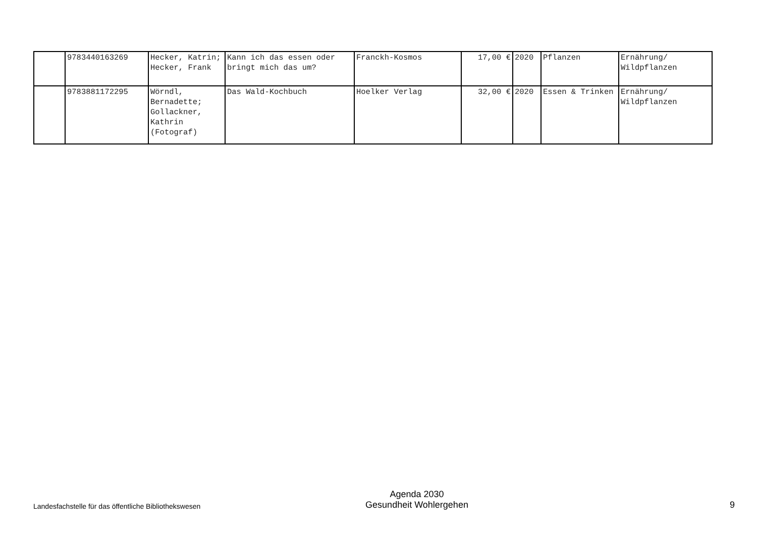| | 9783440163269 | Hecker, Katrin; Hecker, Frank | Kann ich das essen oder bringt mich das um? | Franckh-Kosmos | 17,00 € | 2020 | Pflanzen | Ernährung/ Wildpflanzen |
| | 9783881172295 | Wörndl, Bernadette; Gollackner, Kathrin (Fotograf) | Das Wald-Kochbuch | Hoelker Verlag | 32,00 € | 2020 | Essen & Trinken | Ernährung/ Wildpflanzen |
Landesfachstelle für das öffentliche Bibliothekswesen
Agenda 2030
Gesundheit Wohlergehen
9